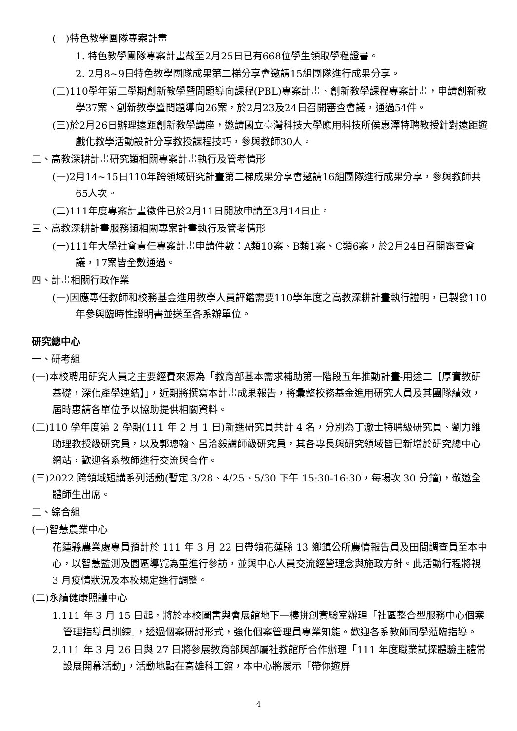(一)特色教學團隊專案計畫
1. 特色教學團隊專案計畫截至2月25日已有668位學生領取學程證書。
2. 2月8~9日特色教學團隊成果第二梯分享會邀請15組團隊進行成果分享。
(二)110學年第二學期創新教學暨問題導向課程(PBL)專案計畫、創新教學課程專案計畫，申請創新教學37案、創新教學暨問題導向26案，於2月23及24日召開審查會議，通過54件。
(三)於2月26日辦理遠距創新教學講座，邀請國立臺灣科技大學應用科技所侯惠澤特聘教授針對遠距遊戲化教學活動設計分享教授課程技巧，參與教師30人。
二、高教深耕計畫研究類相關專案計畫執行及管考情形
(一)2月14~15日110年跨領域研究計畫第二梯成果分享會邀請16組團隊進行成果分享，參與教師共65人次。
(二)111年度專案計畫徵件已於2月11日開放申請至3月14日止。
三、高教深耕計畫服務類相關專案計畫執行及管考情形
(一)111年大學社會責任專案計畫申請件數：A類10案、B類1案、C類6案，於2月24日召開審查會議，17案皆全數通過。
四、計畫相關行政作業
(一)因應專任教師和校務基金進用教學人員評鑑需要110學年度之高教深耕計畫執行證明，已製發110年參與臨時性證明書並送至各系辦單位。
研究總中心
一、研考組
(一)本校聘用研究人員之主要經費來源為「教育部基本需求補助第一階段五年推動計畫-用途二【厚實教研基礎，深化產學連結】」，近期將撰寫本計畫成果報告，將彙整校務基金進用研究人員及其團隊績效，屆時惠請各單位予以協助提供相關資料。
(二)110 學年度第 2 學期(111 年 2 月 1 日)新進研究員共計 4 名，分別為丁澈士特聘級研究員、劉力維助理教授級研究員，以及郭璁翰、呂洽毅講師級研究員，其各專長與研究領域皆已新增於研究總中心網站，歡迎各系教師進行交流與合作。
(三)2022 跨領域短講系列活動(暫定 3/28、4/25、5/30 下午 15:30-16:30，每場次 30 分鐘)，敬邀全體師生出席。
二、綜合組
(一)智慧農業中心
花蓮縣農業處專員預計於 111 年 3 月 22 日帶領花蓮縣 13 鄉鎮公所農情報告員及田間調查員至本中心，以智慧監測及園區導覽為重進行參訪，並與中心人員交流經營理念與施政方針。此活動行程將視 3 月疫情狀況及本校規定進行調整。
(二)永續健康照護中心
1.111 年 3 月 15 日起，將於本校圖書與會展館地下一樓拼創實驗室辦理「社區整合型服務中心個案管理指導員訓練」，透過個案研討形式，強化個案管理員專業知能。歡迎各系教師同學蒞臨指導。
2.111 年 3 月 26 日與 27 日將參展教育部與部屬社教館所合作辦理「111 年度職業試探體驗主體常設展開幕活動」，活動地點在高雄科工館，本中心將展示「帶你遊屏
4